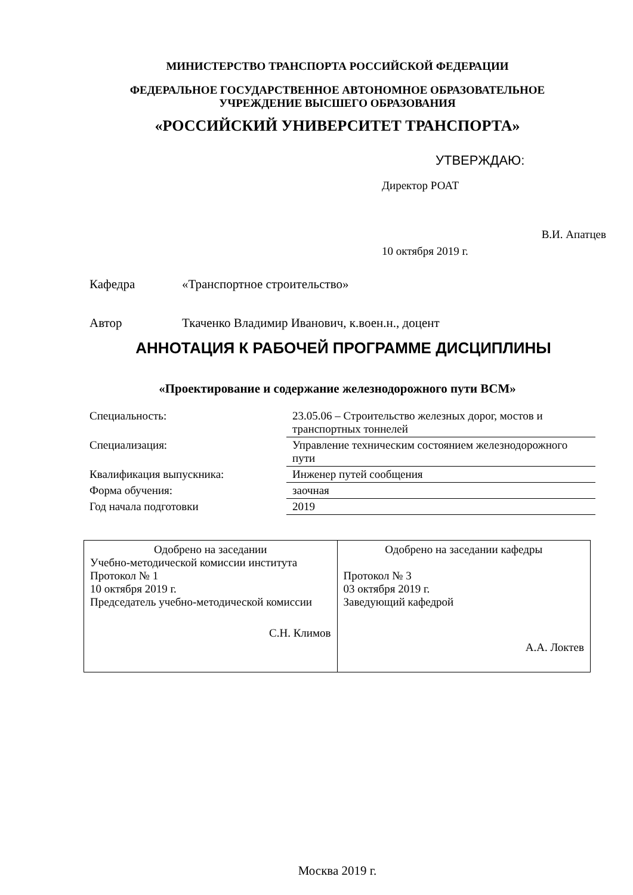МИНИСТЕРСТВО ТРАНСПОРТА РОССИЙСКОЙ ФЕДЕРАЦИИ
ФЕДЕРАЛЬНОЕ ГОСУДАРСТВЕННОЕ АВТОНОМНОЕ ОБРАЗОВАТЕЛЬНОЕ
УЧРЕЖДЕНИЕ ВЫСШЕГО ОБРАЗОВАНИЯ
«РОССИЙСКИЙ УНИВЕРСИТЕТ ТРАНСПОРТА»
УТВЕРЖДАЮ:
Директор РОАТ
В.И. Апатцев
10 октября 2019 г.
Кафедра «Транспортное строительство»
Автор Ткаченко Владимир Иванович, к.воен.н., доцент
АННОТАЦИЯ К РАБОЧЕЙ ПРОГРАММЕ ДИСЦИПЛИНЫ
«Проектирование и содержание железнодорожного пути ВСМ»
| Специальность: | 23.05.06 – Строительство железных дорог, мостов и транспортных тоннелей |
| Специализация: | Управление техническим состоянием железнодорожного пути |
| Квалификация выпускника: | Инженер путей сообщения |
| Форма обучения: | заочная |
| Год начала подготовки | 2019 |
| Одобрено на заседании Учебно-методической комиссии института Протокол № 1 10 октября 2019 г. Председатель учебно-методической комиссии С.Н. Климов | Одобрено на заседании кафедры Протокол № 3 03 октября 2019 г. Заведующий кафедрой А.А. Локтев |
Москва 2019 г.